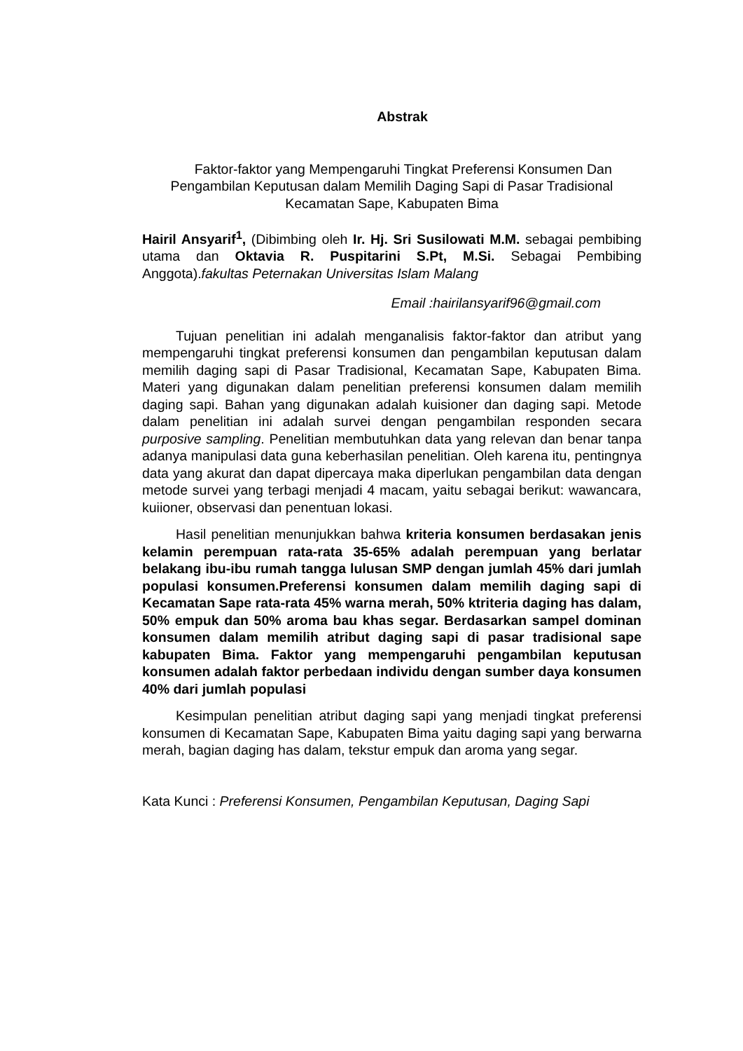Abstrak
Faktor-faktor yang Mempengaruhi Tingkat Preferensi Konsumen Dan Pengambilan Keputusan dalam Memilih Daging Sapi di Pasar Tradisional Kecamatan Sape, Kabupaten Bima
Hairil Ansyarif<sup>1</sup>, (Dibimbing oleh Ir. Hj. Sri Susilowati M.M. sebagai pembibing utama dan Oktavia R. Puspitarini S.Pt, M.Si. Sebagai Pembibing Anggota).fakultas Peternakan Universitas Islam Malang
Email :hairilansyarif96@gmail.com
Tujuan penelitian ini adalah menganalisis faktor-faktor dan atribut yang mempengaruhi tingkat preferensi konsumen dan pengambilan keputusan dalam memilih daging sapi di Pasar Tradisional, Kecamatan Sape, Kabupaten Bima. Materi yang digunakan dalam penelitian preferensi konsumen dalam memilih daging sapi. Bahan yang digunakan adalah kuisioner dan daging sapi. Metode dalam penelitian ini adalah survei dengan pengambilan responden secara purposive sampling. Penelitian membutuhkan data yang relevan dan benar tanpa adanya manipulasi data guna keberhasilan penelitian. Oleh karena itu, pentingnya data yang akurat dan dapat dipercaya maka diperlukan pengambilan data dengan metode survei yang terbagi menjadi 4 macam, yaitu sebagai berikut: wawancara, kuiioner, observasi dan penentuan lokasi.
Hasil penelitian menunjukkan bahwa kriteria konsumen berdasakan jenis kelamin perempuan rata-rata 35-65% adalah perempuan yang berlatar belakang ibu-ibu rumah tangga lulusan SMP dengan jumlah 45% dari jumlah populasi konsumen.Preferensi konsumen dalam memilih daging sapi di Kecamatan Sape rata-rata 45% warna merah, 50% ktriteria daging has dalam, 50% empuk dan 50% aroma bau khas segar. Berdasarkan sampel dominan konsumen dalam memilih atribut daging sapi di pasar tradisional sape kabupaten Bima. Faktor yang mempengaruhi pengambilan keputusan konsumen adalah faktor perbedaan individu dengan sumber daya konsumen 40% dari jumlah populasi
Kesimpulan penelitian atribut daging sapi yang menjadi tingkat preferensi konsumen di Kecamatan Sape, Kabupaten Bima yaitu daging sapi yang berwarna merah, bagian daging has dalam, tekstur empuk dan aroma yang segar.
Kata Kunci : Preferensi Konsumen, Pengambilan Keputusan, Daging Sapi